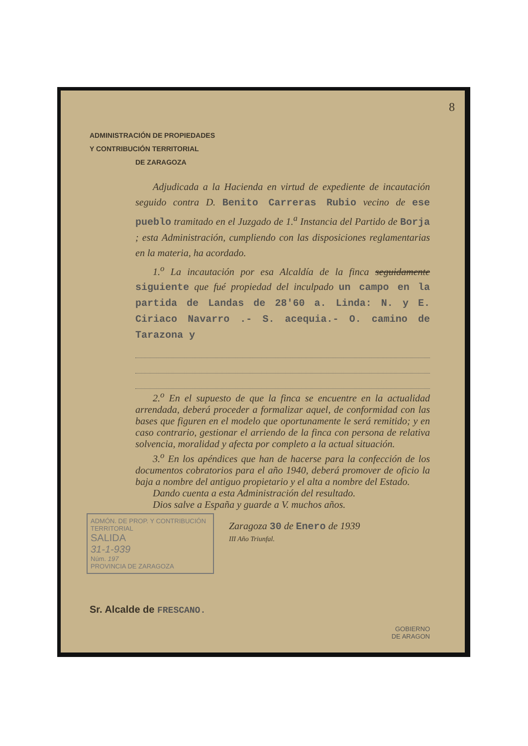8
ADMINISTRACIÓN DE PROPIEDADES
Y CONTRIBUCIÓN TERRITORIAL
DE ZARAGOZA
Adjudicada a la Hacienda en virtud de expediente de incautación seguido contra D. Benito Carreras Rubio vecino de ese pueblo tramitado en el Juzgado de 1.<sup>a</sup> Instancia del Partido de Borja ; esta Administración, cumpliendo con las disposiciones reglamentarias en la materia, ha acordado.
1.<sup>o</sup> La incautación por esa Alcaldía de la finca seguidamente siguiente que fué propiedad del inculpado un campo en la partida de Landas de 28'60 a. Linda: N. y E. Ciriaco Navarro .- S. acequia.- O. camino de Tarazona y
2.<sup>o</sup> En el supuesto de que la finca se encuentre en la actualidad arrendada, deberá proceder a formalizar aquel, de conformidad con las bases que figuren en el modelo que oportunamente le será remitido; y en caso contrario, gestionar el arriendo de la finca con persona de relativa solvencia, moralidad y afecta por completo a la actual situación.
3.<sup>o</sup> En los apéndices que han de hacerse para la confección de los documentos cobratorios para el año 1940, deberá promover de oficio la baja a nombre del antiguo propietario y el alta a nombre del Estado.
Dando cuenta a esta Administración del resultado.
Dios salve a España y guarde a V. muchos años.
ADMÓN. DE PROP. Y CONTRIBUCIÓN TERRITORIAL
SALIDA
31-1-939
Núm. 197
PROVINCIA DE ZARAGOZA
Zaragoza 30 de Enero de 1939
III Año Triunfal.
Sr. Alcalde de FRESCANO.
GOBIERNO
DE ARAGON